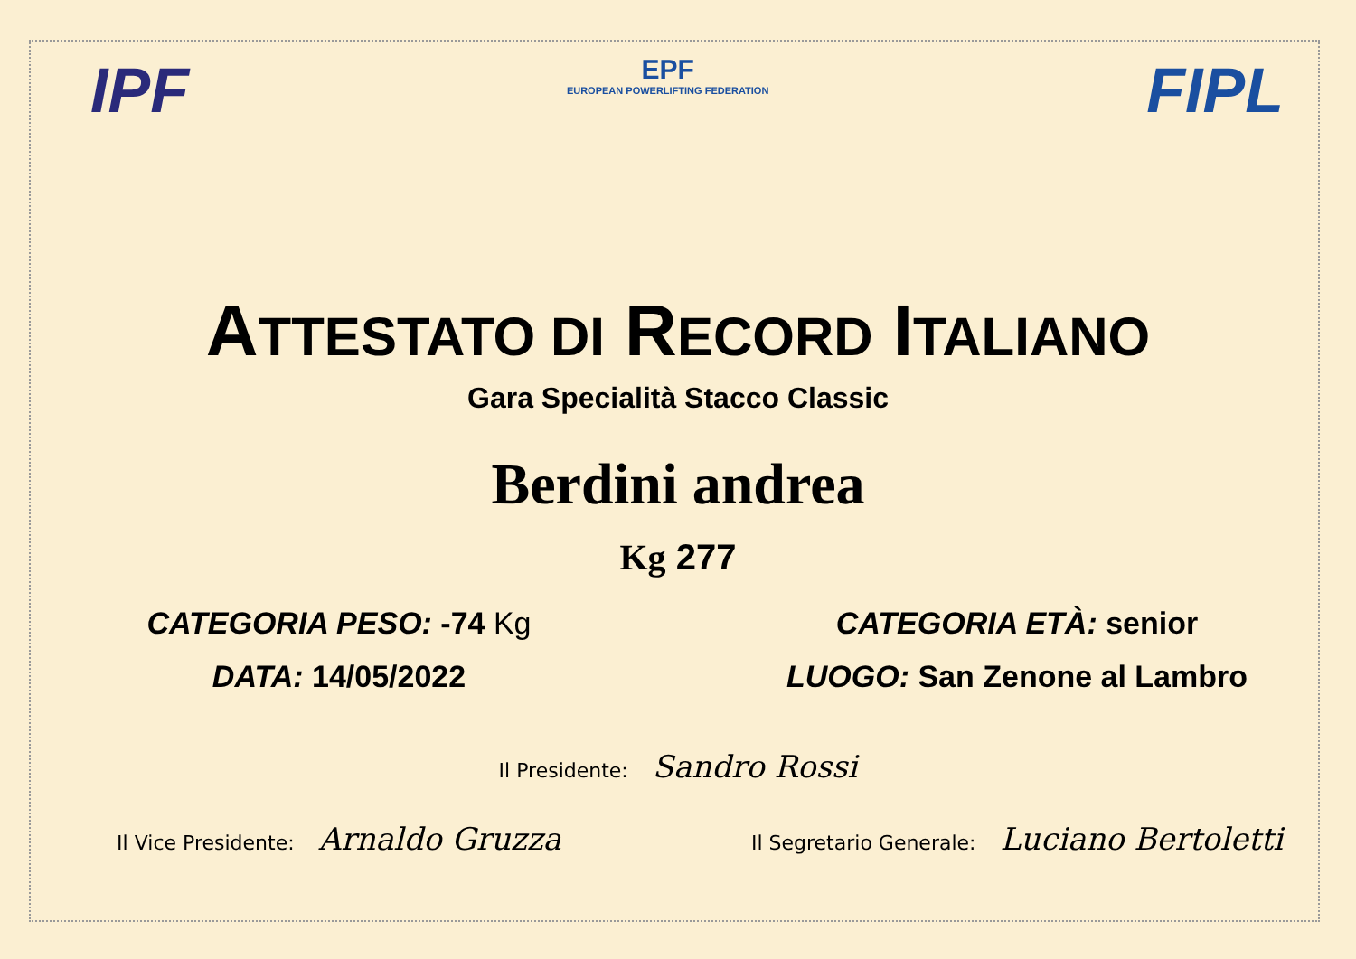IPF
EPF
EUROPEAN POWERLIFTING FEDERATION
FIPL
ATTESTATO DI RECORD ITALIANO
Gara Specialità Stacco Classic
Berdini andrea
Kg 277
CATEGORIA PESO: -74 Kg CATEGORIA ETÀ: senior
DATA: 14/05/2022 LUOGO: San Zenone al Lambro
Il Presidente: Sandro Rossi
Il Vice Presidente: Arnaldo Gruzza
Il Segretario Generale: Luciano Bertoletti